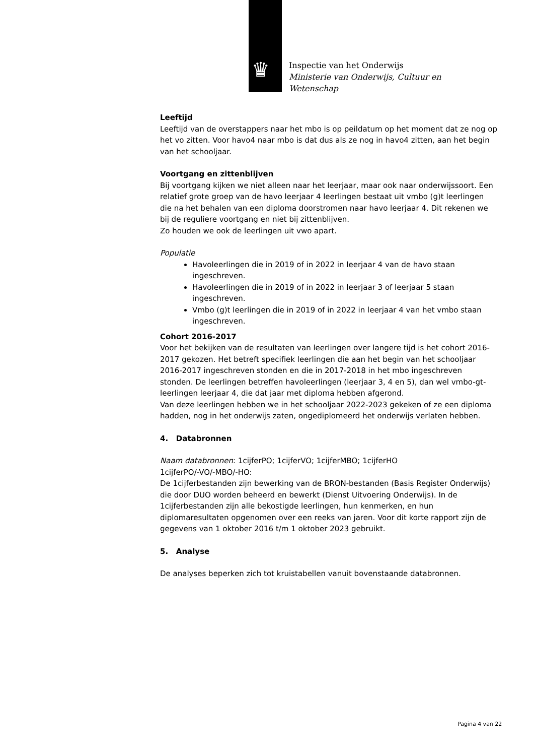♛
Inspectie van het Onderwijs
Ministerie van Onderwijs, Cultuur en
Wetenschap
Leeftijd
Leeftijd van de overstappers naar het mbo is op peildatum op het moment dat ze nog op het vo zitten. Voor havo4 naar mbo is dat dus als ze nog in havo4 zitten, aan het begin van het schooljaar.
Voortgang en zittenblijven
Bij voortgang kijken we niet alleen naar het leerjaar, maar ook naar onderwijssoort. Een relatief grote groep van de havo leerjaar 4 leerlingen bestaat uit vmbo (g)t leerlingen die na het behalen van een diploma doorstromen naar havo leerjaar 4. Dit rekenen we bij de reguliere voortgang en niet bij zittenblijven.
Zo houden we ook de leerlingen uit vwo apart.
Populatie
Havoleerlingen die in 2019 of in 2022 in leerjaar 4 van de havo staan ingeschreven.
Havoleerlingen die in 2019 of in 2022 in leerjaar 3 of leerjaar 5 staan ingeschreven.
Vmbo (g)t leerlingen die in 2019 of in 2022 in leerjaar 4 van het vmbo staan ingeschreven.
Cohort 2016-2017
Voor het bekijken van de resultaten van leerlingen over langere tijd is het cohort 2016-2017 gekozen. Het betreft specifiek leerlingen die aan het begin van het schooljaar 2016-2017 ingeschreven stonden en die in 2017-2018 in het mbo ingeschreven stonden. De leerlingen betreffen havoleerlingen (leerjaar 3, 4 en 5), dan wel vmbo-gt-leerlingen leerjaar 4, die dat jaar met diploma hebben afgerond.
Van deze leerlingen hebben we in het schooljaar 2022-2023 gekeken of ze een diploma hadden, nog in het onderwijs zaten, ongediplomeerd het onderwijs verlaten hebben.
4. Databronnen
Naam databronnen: 1cijferPO; 1cijferVO; 1cijferMBO; 1cijferHO
1cijferPO/-VO/-MBO/-HO:
De 1cijferbestanden zijn bewerking van de BRON-bestanden (Basis Register Onderwijs) die door DUO worden beheerd en bewerkt (Dienst Uitvoering Onderwijs). In de 1cijferbestanden zijn alle bekostigde leerlingen, hun kenmerken, en hun diplomaresultaten opgenomen over een reeks van jaren. Voor dit korte rapport zijn de gegevens van 1 oktober 2016 t/m 1 oktober 2023 gebruikt.
5. Analyse
De analyses beperken zich tot kruistabellen vanuit bovenstaande databronnen.
Pagina 4 van 22